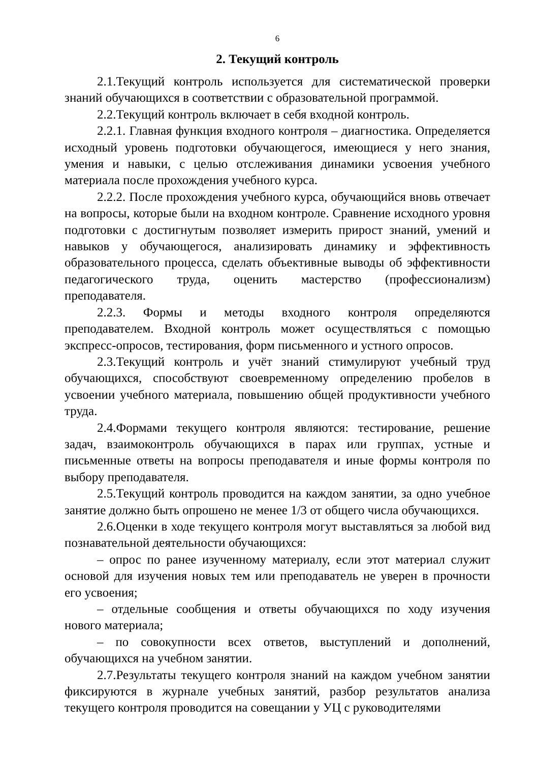6
2. Текущий контроль
2.1.Текущий контроль используется для систематической проверки знаний обучающихся в соответствии с образовательной программой.
2.2.Текущий контроль включает в себя входной контроль.
2.2.1. Главная функция входного контроля – диагностика. Определяется исходный уровень подготовки обучающегося, имеющиеся у него знания, умения и навыки, с целью отслеживания динамики усвоения учебного материала после прохождения учебного курса.
2.2.2. После прохождения учебного курса, обучающийся вновь отвечает на вопросы, которые были на входном контроле. Сравнение исходного уровня подготовки с достигнутым позволяет измерить прирост знаний, умений и навыков у обучающегося, анализировать динамику и эффективность образовательного процесса, сделать объективные выводы об эффективности педагогического труда, оценить мастерство (профессионализм) преподавателя.
2.2.3. Формы и методы входного контроля определяются преподавателем. Входной контроль может осуществляться с помощью экспресс-опросов, тестирования, форм письменного и устного опросов.
2.3.Текущий контроль и учёт знаний стимулируют учебный труд обучающихся, способствуют своевременному определению пробелов в усвоении учебного материала, повышению общей продуктивности учебного труда.
2.4.Формами текущего контроля являются: тестирование, решение задач, взаимоконтроль обучающихся в парах или группах, устные и письменные ответы на вопросы преподавателя и иные формы контроля по выбору преподавателя.
2.5.Текущий контроль проводится на каждом занятии, за одно учебное занятие должно быть опрошено не менее 1/3 от общего числа обучающихся.
2.6.Оценки в ходе текущего контроля могут выставляться за любой вид познавательной деятельности обучающихся:
– опрос по ранее изученному материалу, если этот материал служит основой для изучения новых тем или преподаватель не уверен в прочности его усвоения;
– отдельные сообщения и ответы обучающихся по ходу изучения нового материала;
– по совокупности всех ответов, выступлений и дополнений, обучающихся на учебном занятии.
2.7.Результаты текущего контроля знаний на каждом учебном занятии фиксируются в журнале учебных занятий, разбор результатов анализа текущего контроля проводится на совещании у УЦ с руководителями